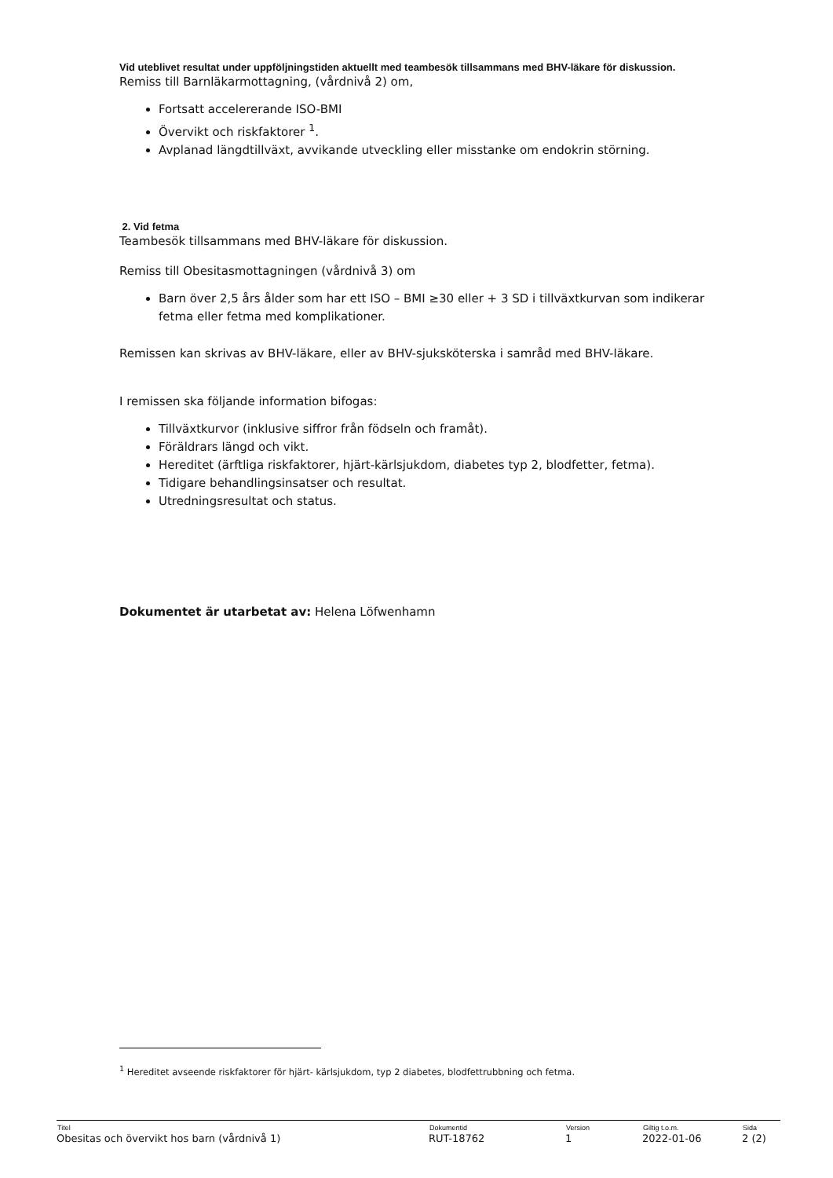Vid uteblivet resultat under uppföljningstiden aktuellt med teambesök tillsammans med BHV-läkare för diskussion.
Remiss till Barnläkarmottagning, (vårdnivå 2) om,
Fortsatt accelererande ISO-BMI
Övervikt och riskfaktorer <sup>1</sup>.
Avplanad längdtillväxt, avvikande utveckling eller misstanke om endokrin störning.
2. Vid fetma
Teambesök tillsammans med BHV-läkare för diskussion.
Remiss till Obesitasmottagningen (vårdnivå 3) om
Barn över 2,5 års ålder som har ett ISO – BMI ≥30 eller + 3 SD i tillväxtkurvan som indikerar fetma eller fetma med komplikationer.
Remissen kan skrivas av BHV-läkare, eller av BHV-sjuksköterska i samråd med BHV-läkare.
I remissen ska följande information bifogas:
Tillväxtkurvor (inklusive siffror från födseln och framåt).
Föräldrars längd och vikt.
Hereditet (ärftliga riskfaktorer, hjärt-kärlsjukdom, diabetes typ 2, blodfetter, fetma).
Tidigare behandlingsinsatser och resultat.
Utredningsresultat och status.
Dokumentet är utarbetat av: Helena Löfwenhamn
<sup>1</sup> Hereditet avseende riskfaktorer för hjärt- kärlsjukdom, typ 2 diabetes, blodfettrubbning och fetma.
| Titel | Dokumentid | Version | Giltig t.o.m. | Sida |
| --- | --- | --- | --- | --- |
| Obesitas och övervikt hos barn (vårdnivå 1) | RUT-18762 | 1 | 2022-01-06 | 2 (2) |